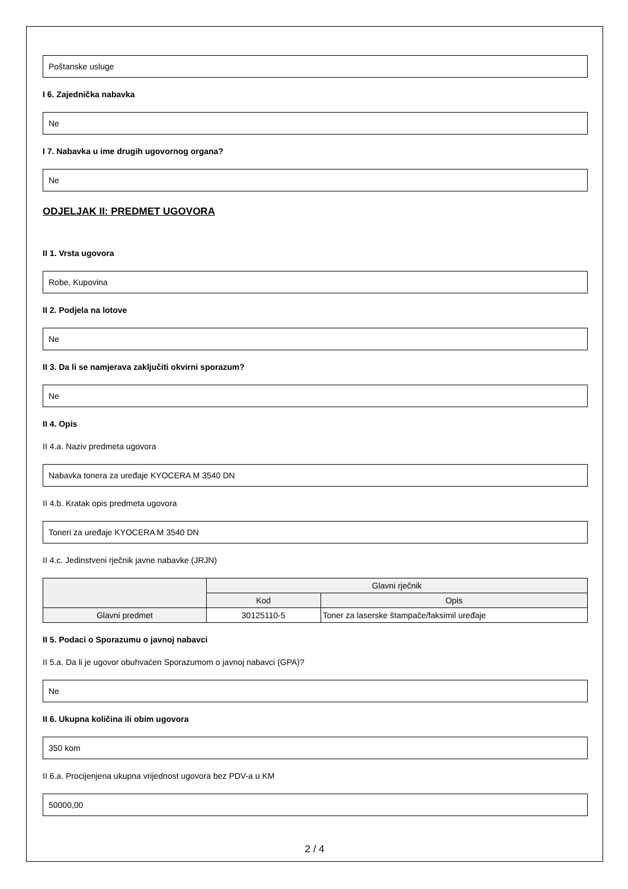Poštanske usluge
I 6. Zajednička nabavka
Ne
I 7. Nabavka u ime drugih ugovornog organa?
Ne
ODJELJAK II: PREDMET UGOVORA
II 1. Vrsta ugovora
Robe, Kupovina
II 2. Podjela na lotove
Ne
II 3. Da li se namjerava zaključiti okvirni sporazum?
Ne
II 4. Opis
II 4.a. Naziv predmeta ugovora
Nabavka tonera za uređaje KYOCERA M 3540 DN
II 4.b. Kratak opis predmeta ugovora
Toneri za uređaje KYOCERA M 3540 DN
II 4.c. Jedinstveni rječnik javne nabavke (JRJN)
| | Glavni rječnik | |
| --- | --- | --- |
| | Kod | Opis |
| Glavni predmet | 30125110-5 | Toner za laserske štampače/faksimil uređaje |
II 5. Podaci o Sporazumu o javnoj nabavci
II 5.a. Da li je ugovor obuhvaćen Sporazumom o javnoj nabavci (GPA)?
Ne
II 6. Ukupna količina ili obim ugovora
350 kom
II 6.a. Procijenjena ukupna vrijednost ugovora bez PDV-a u KM
50000,00
2 / 4